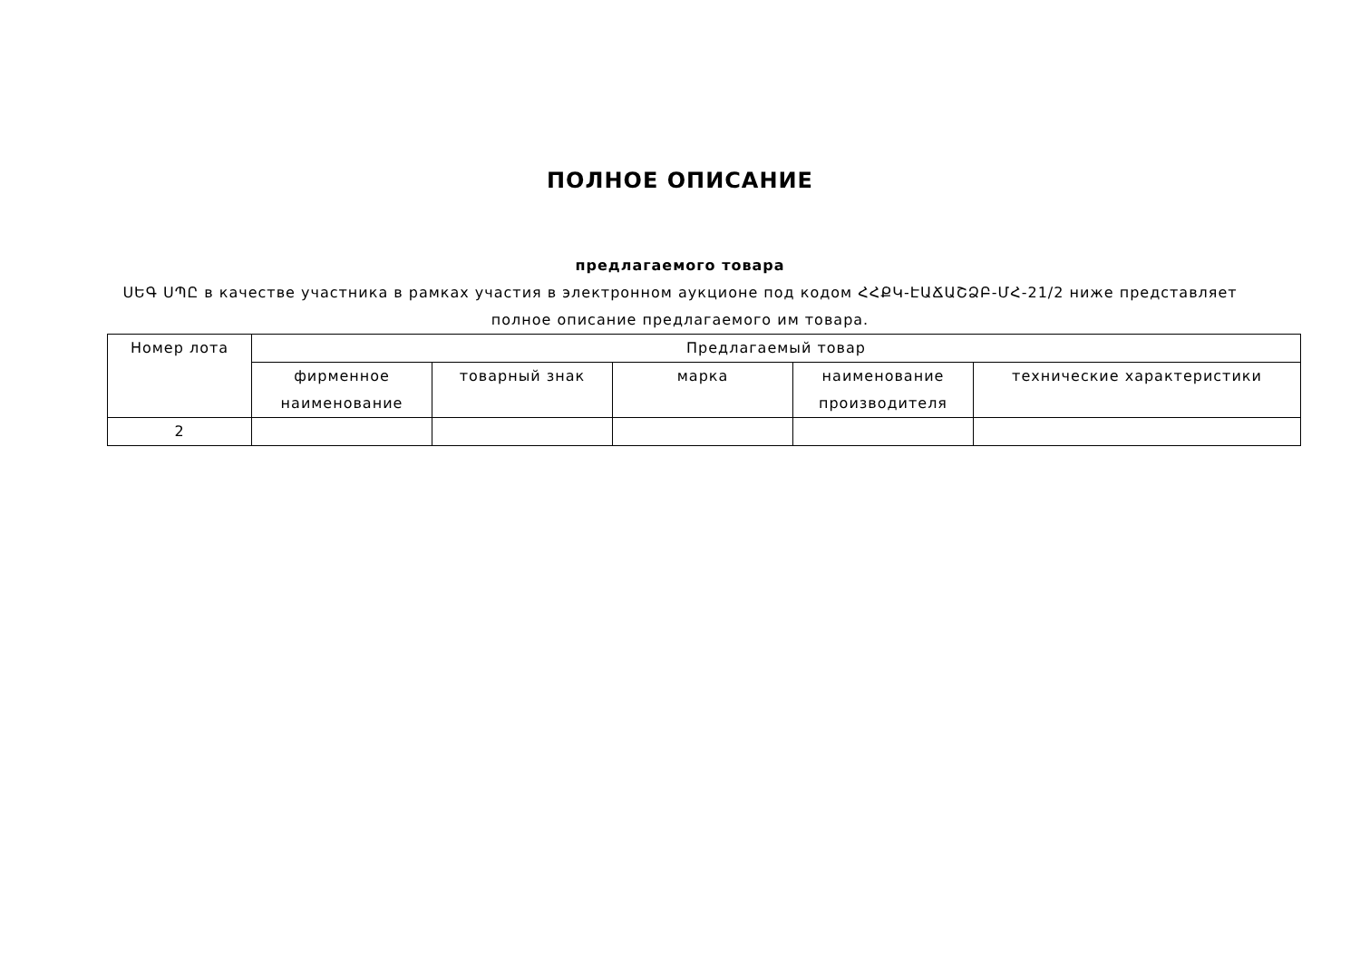ПОЛНОЕ ОПИСАНИЕ
предлагаемого товара
ՍԵԳ ՍՊԸ в качестве участника в рамках участия в электронном аукционе под кодом ՀՀՔԿ-ԷԱՃԱՇՁԲ-ՄՀ-21/2 ниже представляет полное описание предлагаемого им товара.
| Номер лота | Предлагаемый товар | | | | |
| --- | --- | --- | --- | --- | --- |
| | фирменное наименование | товарный знак | марка | наименование производителя | технические характеристики |
| 2 | | | | | |